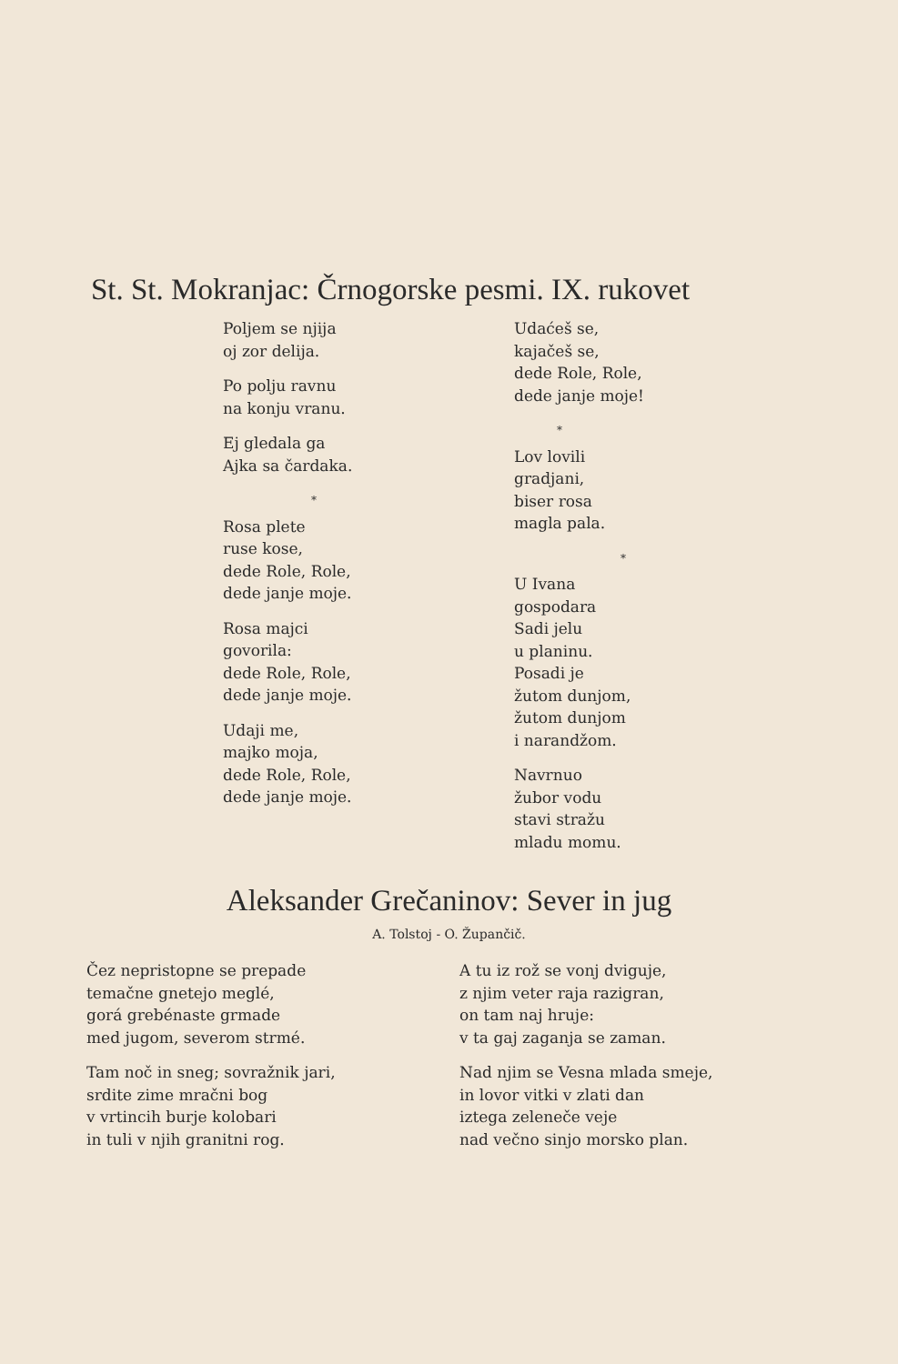St. St. Mokranjac: Črnogorske pesmi. IX. rukovet
Poljem se njija
oj zor delija.
Po polju ravnu
na konju vranu.
Ej gledala ga
Ajka sa čardaka.
*
Rosa plete
ruse kose,
dede Role, Role,
dede janje moje.
Rosa majci
govorila:
dede Role, Role,
dede janje moje.
Udaji me,
majko moja,
dede Role, Role,
dede janje moje.
Udaćeš se,
kajačeš se,
dede Role, Role,
dede janje moje!
*
Lov lovili
gradjani,
biser rosa
magla pala.
*
U Ivana
gospodara
Sadi jelu
u planinu.
Posadi je
žutom dunjom,
žutom dunjom
i narandžom.
Navrnuo
žubor vodu
stavi stražu
mladu momu.
Aleksander Grečaninov: Sever in jug
A. Tolstoj - O. Župančič.
Čez nepristopne se prepade
temačne gnetejo meglé,
gorá grebénaste grmade
med jugom, severom strmé.
Tam noč in sneg; sovražnik jari,
srdite zime mračni bog
v vrtincih burje kolobari
in tuli v njih granitni rog.
A tu iz rož se vonj dviguje,
z njim veter raja razigran,
on tam naj hruje:
v ta gaj zaganja se zaman.
Nad njim se Vesna mlada smeje,
in lovor vitki v zlati dan
iztega zeleneče veje
nad večno sinjo morsko plan.